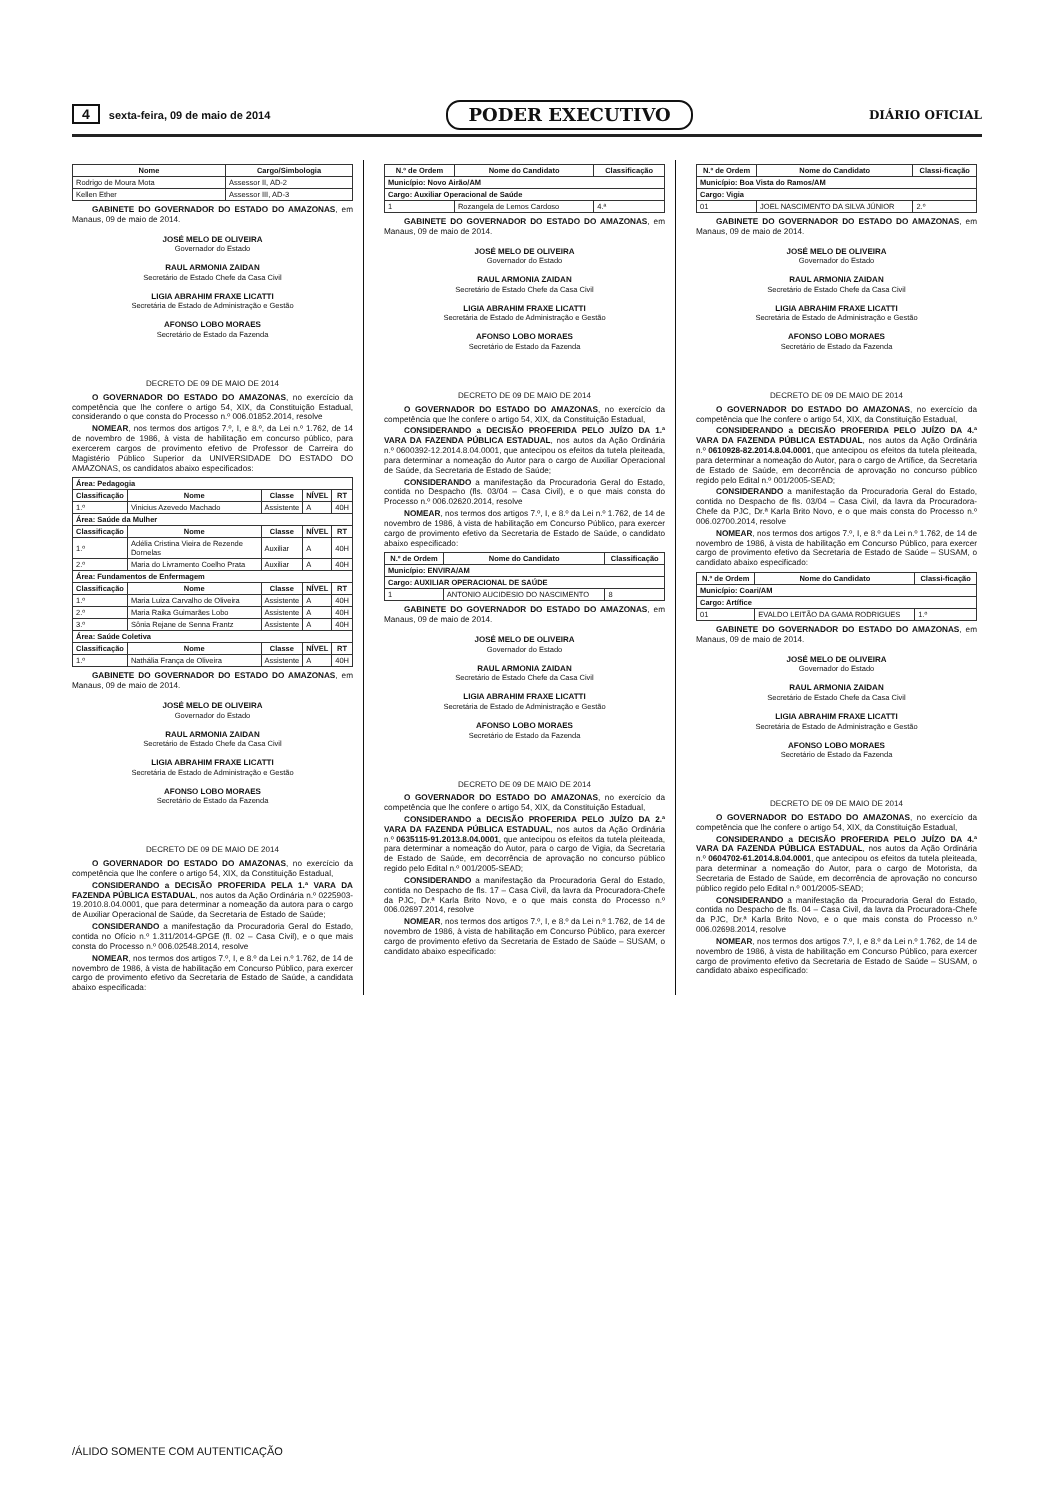4 sexta-feira, 09 de maio de 2014
PODER EXECUTIVO
DIÁRIO OFICIAL
| Nome | Cargo/Simbologia |
| --- | --- |
| Rodrigo de Moura Mota | Assessor II, AD-2 |
| Kellen Ether | Assessor III, AD-3 |
GABINETE DO GOVERNADOR DO ESTADO DO AMAZONAS, em Manaus, 09 de maio de 2014.
JOSÉ MELO DE OLIVEIRA
Governador do Estado
RAUL ARMONIA ZAIDAN
Secretário de Estado Chefe da Casa Civil
LIGIA ABRAHIM FRAXE LICATTI
Secretária de Estado de Administração e Gestão
AFONSO LOBO MORAES
Secretário de Estado da Fazenda
DECRETO DE 09 DE MAIO DE 2014
O GOVERNADOR DO ESTADO DO AMAZONAS, no exercício da competência que lhe confere o artigo 54, XIX, da Constituição Estadual, considerando o que consta do Processo n.º 006.01852.2014, resolve
NOMEAR, nos termos dos artigos 7.º, I, e 8.º, da Lei n.º 1.762, de 14 de novembro de 1986, à vista de habilitação em concurso público, para exercerem cargos de provimento efetivo de Professor de Carreira do Magistério Público Superior da UNIVERSIDADE DO ESTADO DO AMAZONAS, os candidatos abaixo especificados:
| Área: Pedagogia | | | | |
| --- | --- | --- | --- | --- |
| Classificação | Nome | Classe | NÍVEL | RT |
| 1.º | Vinicius Azevedo Machado | Assistente | A | 40H |
| Área: Saúde da Mulher | | | | |
| Classificação | Nome | Classe | NÍVEL | RT |
| 1.º | Adélia Cristina Vieira de Rezende Dornelas | Auxiliar | A | 40H |
| 2.º | Maria do Livramento Coelho Prata | Auxiliar | A | 40H |
| Área: Fundamentos de Enfermagem | | | | |
| Classificação | Nome | Classe | NÍVEL | RT |
| 1.º | Maria Luiza Carvalho de Oliveira | Assistente | A | 40H |
| 2.º | Maria Raika Guimarães Lobo | Assistente | A | 40H |
| 3.º | Sônia Rejane de Senna Frantz | Assistente | A | 40H |
| Área: Saúde Coletiva | | | | |
| Classificação | Nome | Classe | NÍVEL | RT |
| 1.º | Nathália França de Oliveira | Assistente | A | 40H |
GABINETE DO GOVERNADOR DO ESTADO DO AMAZONAS, em Manaus, 09 de maio de 2014.
JOSÉ MELO DE OLIVEIRA
Governador do Estado
RAUL ARMONIA ZAIDAN
Secretário de Estado Chefe da Casa Civil
LIGIA ABRAHIM FRAXE LICATTI
Secretária de Estado de Administração e Gestão
AFONSO LOBO MORAES
Secretário de Estado da Fazenda
DECRETO DE 09 DE MAIO DE 2014
O GOVERNADOR DO ESTADO DO AMAZONAS, no exercício da competência que lhe confere o artigo 54, XIX, da Constituição Estadual,
CONSIDERANDO a DECISÃO PROFERIDA PELA 1.ª VARA DA FAZENDA PÚBLICA ESTADUAL, nos autos da Ação Ordinária n.º 0225903-19.2010.8.04.0001, que para determinar a nomeação da autora para o cargo de Auxiliar Operacional de Saúde, da Secretaria de Estado de Saúde;
CONSIDERANDO a manifestação da Procuradoria Geral do Estado, contida no Ofício n.º 1.311/2014-GPGE (fl. 02 – Casa Civil), e o que mais consta do Processo n.º 006.02548.2014, resolve
NOMEAR, nos termos dos artigos 7.º, I, e 8.º da Lei n.º 1.762, de 14 de novembro de 1986, à vista de habilitação em Concurso Público, para exercer cargo de provimento efetivo da Secretaria de Estado de Saúde, a candidata abaixo especificada:
| N.º de Ordem | Nome do Candidato | Classificação |
| --- | --- | --- |
| Município: Novo Airão/AM | | |
| Cargo: Auxiliar Operacional de Saúde | | |
| 1 | Rozangela de Lemos Cardoso | 4.ª |
GABINETE DO GOVERNADOR DO ESTADO DO AMAZONAS, em Manaus, 09 de maio de 2014.
JOSÉ MELO DE OLIVEIRA
Governador do Estado
RAUL ARMONIA ZAIDAN
Secretário de Estado Chefe da Casa Civil
LIGIA ABRAHIM FRAXE LICATTI
Secretária de Estado de Administração e Gestão
AFONSO LOBO MORAES
Secretário de Estado da Fazenda
DECRETO DE 09 DE MAIO DE 2014
O GOVERNADOR DO ESTADO DO AMAZONAS, no exercício da competência que lhe confere o artigo 54, XIX, da Constituição Estadual,
CONSIDERANDO a DECISÃO PROFERIDA PELO JUÍZO DA 1.ª VARA DA FAZENDA PÚBLICA ESTADUAL, nos autos da Ação Ordinária n.º 0600392-12.2014.8.04.0001, que antecipou os efeitos da tutela pleiteada, para determinar a nomeação do Autor para o cargo de Auxiliar Operacional de Saúde, da Secretaria de Estado de Saúde;
CONSIDERANDO a manifestação da Procuradoria Geral do Estado, contida no Despacho (fls. 03/04 – Casa Civil), e o que mais consta do Processo n.º 006.02620.2014, resolve
NOMEAR, nos termos dos artigos 7.º, I, e 8.º da Lei n.º 1.762, de 14 de novembro de 1986, à vista de habilitação em Concurso Público, para exercer cargo de provimento efetivo da Secretaria de Estado de Saúde, o candidato abaixo especificado:
| N.º de Ordem | Nome do Candidato | Classificação |
| --- | --- | --- |
| Município: ENVIRA/AM | | |
| Cargo: AUXILIAR OPERACIONAL DE SAÚDE | | |
| 1 | ANTONIO AUCIDESIO DO NASCIMENTO | 8 |
GABINETE DO GOVERNADOR DO ESTADO DO AMAZONAS, em Manaus, 09 de maio de 2014.
JOSÉ MELO DE OLIVEIRA
Governador do Estado
RAUL ARMONIA ZAIDAN
Secretário de Estado Chefe da Casa Civil
LIGIA ABRAHIM FRAXE LICATTI
Secretária de Estado de Administração e Gestão
AFONSO LOBO MORAES
Secretário de Estado da Fazenda
DECRETO DE 09 DE MAIO DE 2014
O GOVERNADOR DO ESTADO DO AMAZONAS, no exercício da competência que lhe confere o artigo 54, XIX, da Constituição Estadual,
CONSIDERANDO a DECISÃO PROFERIDA PELO JUÍZO DA 2.ª VARA DA FAZENDA PÚBLICA ESTADUAL, nos autos da Ação Ordinária n.º 0635115-91.2013.8.04.0001, que antecipou os efeitos da tutela pleiteada, para determinar a nomeação do Autor, para o cargo de Vigia, da Secretaria de Estado de Saúde, em decorrência de aprovação no concurso público regido pelo Edital n.º 001/2005-SEAD;
CONSIDERANDO a manifestação da Procuradoria Geral do Estado, contida no Despacho de fls. 17 – Casa Civil, da lavra da Procuradora-Chefe da PJC, Dr.ª Karla Brito Novo, e o que mais consta do Processo n.º 006.02697.2014, resolve
NOMEAR, nos termos dos artigos 7.º, I, e 8.º da Lei n.º 1.762, de 14 de novembro de 1986, à vista de habilitação em Concurso Público, para exercer cargo de provimento efetivo da Secretaria de Estado de Saúde – SUSAM, o candidato abaixo especificado:
| N.º de Ordem | Nome do Candidato | Classi-ficação |
| --- | --- | --- |
| Município: Boa Vista do Ramos/AM | | |
| Cargo: Vigia | | |
| 01 | JOEL NASCIMENTO DA SILVA JÚNIOR | 2.º |
GABINETE DO GOVERNADOR DO ESTADO DO AMAZONAS, em Manaus, 09 de maio de 2014.
JOSÉ MELO DE OLIVEIRA
Governador do Estado
RAUL ARMONIA ZAIDAN
Secretário de Estado Chefe da Casa Civil
LIGIA ABRAHIM FRAXE LICATTI
Secretária de Estado de Administração e Gestão
AFONSO LOBO MORAES
Secretário de Estado da Fazenda
DECRETO DE 09 DE MAIO DE 2014
O GOVERNADOR DO ESTADO DO AMAZONAS, no exercício da competência que lhe confere o artigo 54, XIX, da Constituição Estadual,
CONSIDERANDO a DECISÃO PROFERIDA PELO JUÍZO DA 4.ª VARA DA FAZENDA PÚBLICA ESTADUAL, nos autos da Ação Ordinária n.º 0610928-82.2014.8.04.0001, que antecipou os efeitos da tutela pleiteada, para determinar a nomeação do Autor, para o cargo de Artífice, da Secretaria de Estado de Saúde, em decorrência de aprovação no concurso público regido pelo Edital n.º 001/2005-SEAD;
CONSIDERANDO a manifestação da Procuradoria Geral do Estado, contida no Despacho de fls. 03/04 – Casa Civil, da lavra da Procuradora-Chefe da PJC, Dr.ª Karla Brito Novo, e o que mais consta do Processo n.º 006.02700.2014, resolve
NOMEAR, nos termos dos artigos 7.º, I, e 8.º da Lei n.º 1.762, de 14 de novembro de 1986, à vista de habilitação em Concurso Público, para exercer cargo de provimento efetivo da Secretaria de Estado de Saúde – SUSAM, o candidato abaixo especificado:
| N.º de Ordem | Nome do Candidato | Classi-ficação |
| --- | --- | --- |
| Município: Coari/AM | | |
| Cargo: Artífice | | |
| 01 | EVALDO LEITÃO DA GAMA RODRIGUES | 1.º |
GABINETE DO GOVERNADOR DO ESTADO DO AMAZONAS, em Manaus, 09 de maio de 2014.
JOSÉ MELO DE OLIVEIRA
Governador do Estado
RAUL ARMONIA ZAIDAN
Secretário de Estado Chefe da Casa Civil
LIGIA ABRAHIM FRAXE LICATTI
Secretária de Estado de Administração e Gestão
AFONSO LOBO MORAES
Secretário de Estado da Fazenda
DECRETO DE 09 DE MAIO DE 2014
O GOVERNADOR DO ESTADO DO AMAZONAS, no exercício da competência que lhe confere o artigo 54, XIX, da Constituição Estadual,
CONSIDERANDO a DECISÃO PROFERIDA PELO JUÍZO DA 4.ª VARA DA FAZENDA PÚBLICA ESTADUAL, nos autos da Ação Ordinária n.º 0604702-61.2014.8.04.0001, que antecipou os efeitos da tutela pleiteada, para determinar a nomeação do Autor, para o cargo de Motorista, da Secretaria de Estado de Saúde, em decorrência de aprovação no concurso público regido pelo Edital n.º 001/2005-SEAD;
CONSIDERANDO a manifestação da Procuradoria Geral do Estado, contida no Despacho de fls. 04 – Casa Civil, da lavra da Procuradora-Chefe da PJC, Dr.ª Karla Brito Novo, e o que mais consta do Processo n.º 006.02698.2014, resolve
NOMEAR, nos termos dos artigos 7.º, I, e 8.º da Lei n.º 1.762, de 14 de novembro de 1986, à vista de habilitação em Concurso Público, para exercer cargo de provimento efetivo da Secretaria de Estado de Saúde – SUSAM, o candidato abaixo especificado:
/ÁLIDO SOMENTE COM AUTENTICAÇÃO